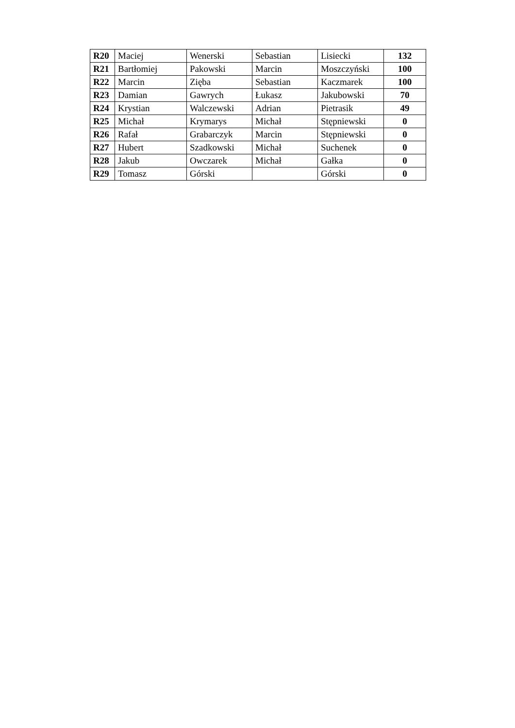| R20 | Maciej | Wenerski | Sebastian | Lisiecki | 132 |
| R21 | Bartłomiej | Pakowski | Marcin | Moszczyński | 100 |
| R22 | Marcin | Zięba | Sebastian | Kaczmarek | 100 |
| R23 | Damian | Gawrych | Łukasz | Jakubowski | 70 |
| R24 | Krystian | Walczewski | Adrian | Pietrasik | 49 |
| R25 | Michał | Krymarys | Michał | Stępniewski | 0 |
| R26 | Rafał | Grabarczyk | Marcin | Stępniewski | 0 |
| R27 | Hubert | Szadkowski | Michał | Suchenek | 0 |
| R28 | Jakub | Owczarek | Michał | Gałka | 0 |
| R29 | Tomasz | Górski | | Górski | 0 |